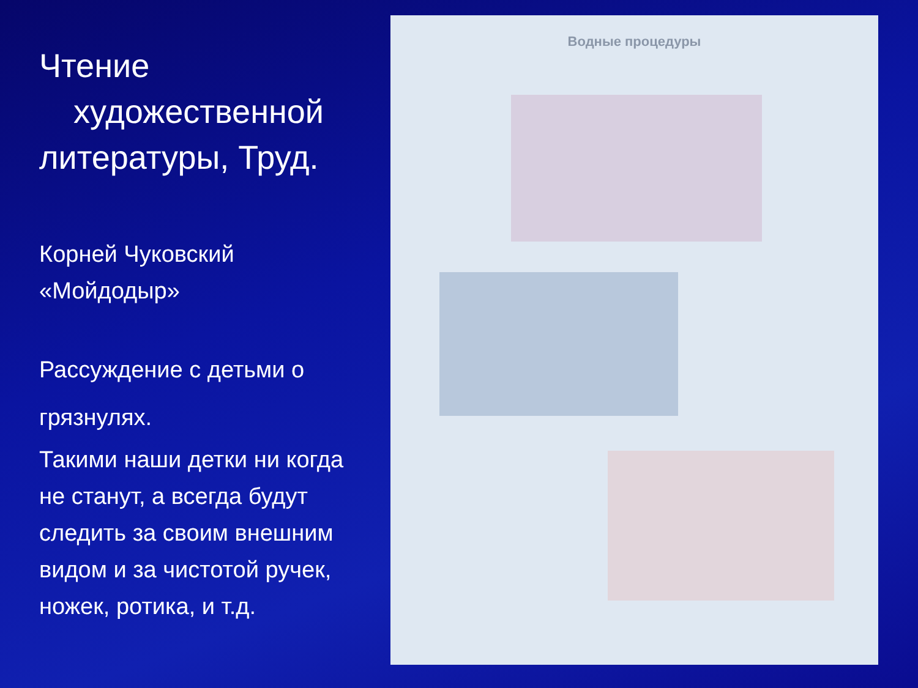Чтение
художественной
литературы, Труд.
Корней Чуковский
«Мойдодыр»
Рассуждение с детьми о грязнулях.
Такими наши детки ни когда не станут, а всегда будут следить за своим внешним видом и за чистотой ручек, ножек, ротика, и т.д.
Водные процедуры